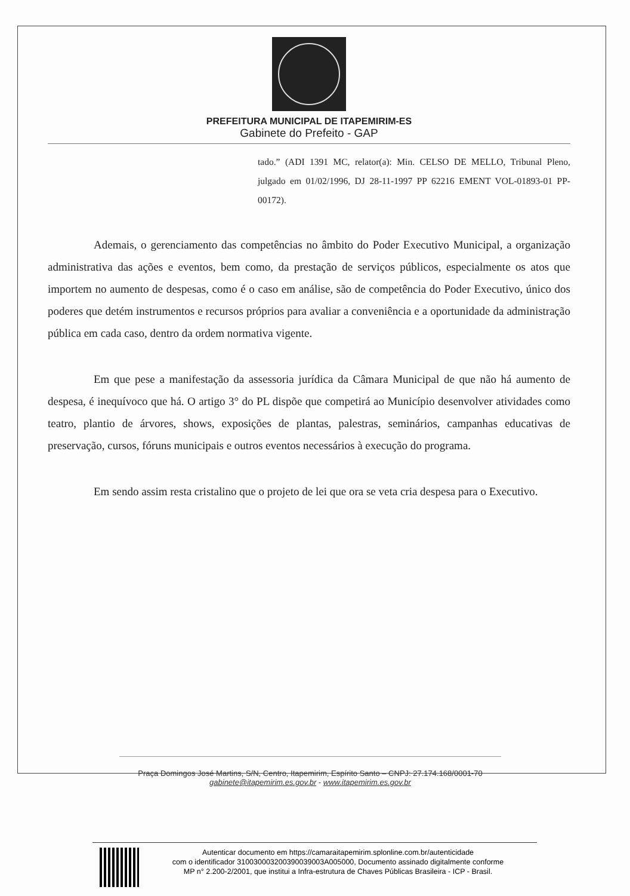PREFEITURA MUNICIPAL DE ITAPEMIRIM-ES
Gabinete do Prefeito - GAP
tado.” (ADI 1391 MC, relator(a): Min. CELSO DE MELLO, Tribunal Pleno, julgado em 01/02/1996, DJ 28-11-1997 PP 62216 EMENT VOL-01893-01 PP-00172).
Ademais, o gerenciamento das competências no âmbito do Poder Executivo Municipal, a organização administrativa das ações e eventos, bem como, da prestação de serviços públicos, especialmente os atos que importem no aumento de despesas, como é o caso em análise, são de competência do Poder Executivo, único dos poderes que detém instrumentos e recursos próprios para avaliar a conveniência e a oportunidade da administração pública em cada caso, dentro da ordem normativa vigente.
Em que pese a manifestação da assessoria jurídica da Câmara Municipal de que não há aumento de despesa, é inequívoco que há. O artigo 3° do PL dispõe que competirá ao Município desenvolver atividades como teatro, plantio de árvores, shows, exposições de plantas, palestras, seminários, campanhas educativas de preservação, cursos, fóruns municipais e outros eventos necessários à execução do programa.
Em sendo assim resta cristalino que o projeto de lei que ora se veta cria despesa para o Executivo.
Praça Domingos José Martins, S/N, Centro, Itapemirim, Espírito Santo – CNPJ: 27.174.168/0001-70
gabinete@itapemirim.es.gov.br - www.itapemirim.es.gov.br
Autenticar documento em https://camaraitapemirim.splonline.com.br/autenticidade
com o identificador 310030003200390039003A005000, Documento assinado digitalmente conforme
MP n° 2.200-2/2001, que institui a Infra-estrutura de Chaves Públicas Brasileira - ICP - Brasil.